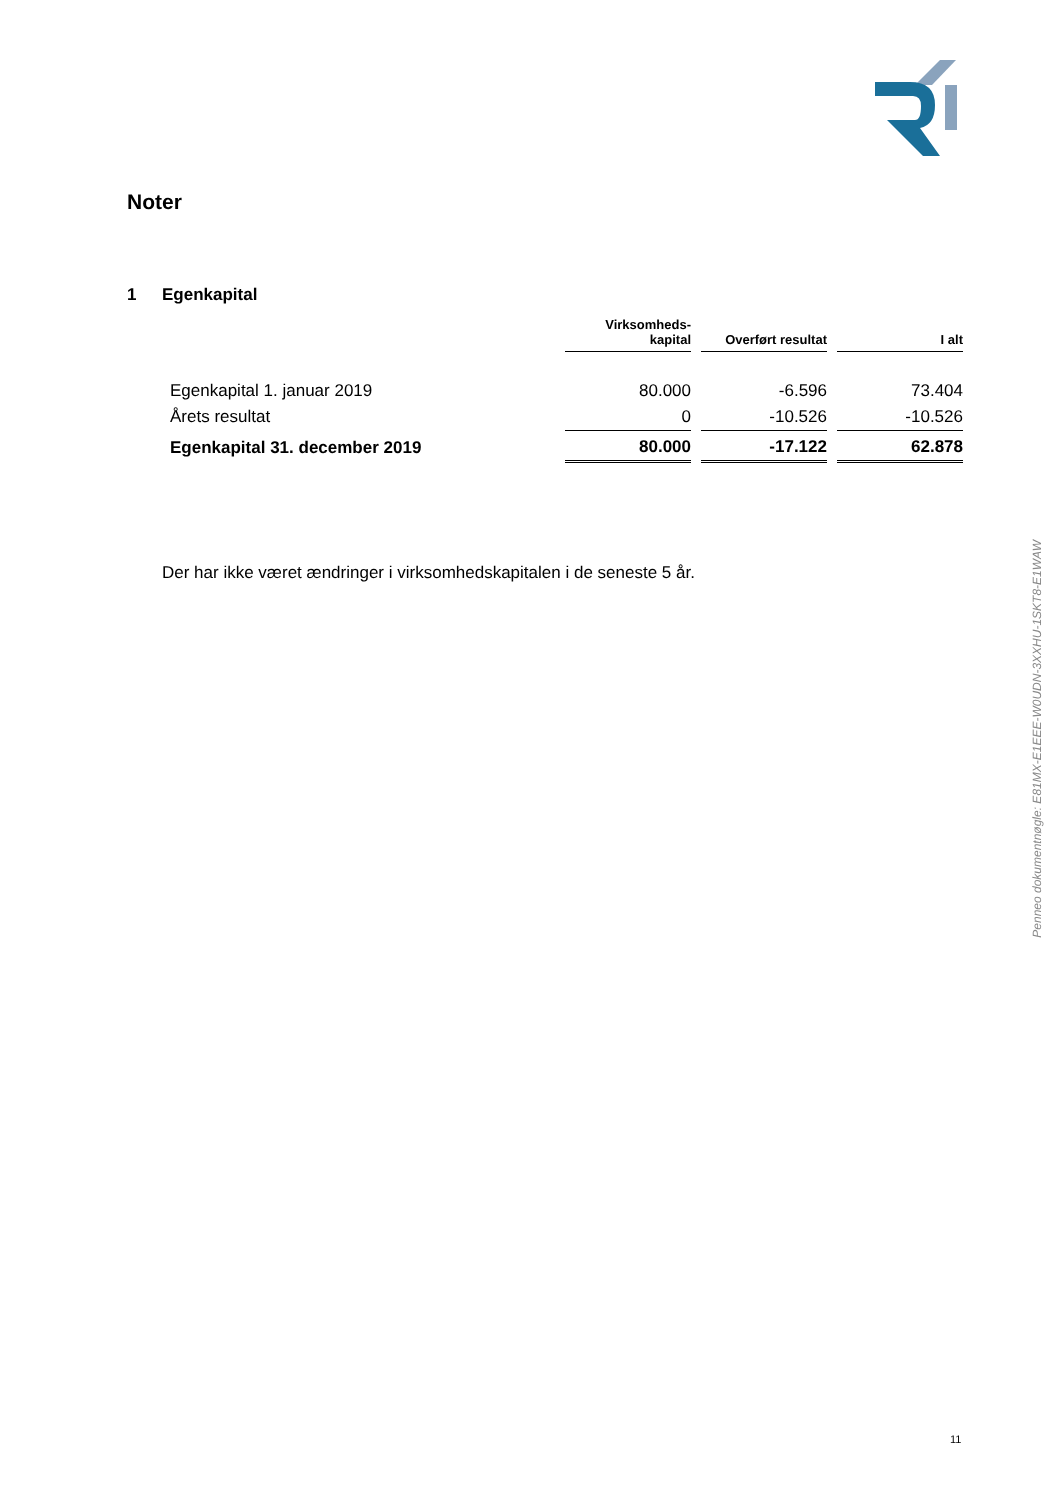Noter
1 Egenkapital
| | Virksomheds- kapital | Overført resultat | I alt |
| --- | --- | --- | --- |
| Egenkapital 1. januar 2019 | 80.000 | -6.596 | 73.404 |
| Årets resultat | 0 | -10.526 | -10.526 |
| Egenkapital 31. december 2019 | 80.000 | -17.122 | 62.878 |
Der har ikke været ændringer i virksomhedskapitalen i de seneste 5 år.
Penneo dokumentnøgle: E81MX-E1EEE-W0UDN-3XXHU-1SKT8-E1WAW
11